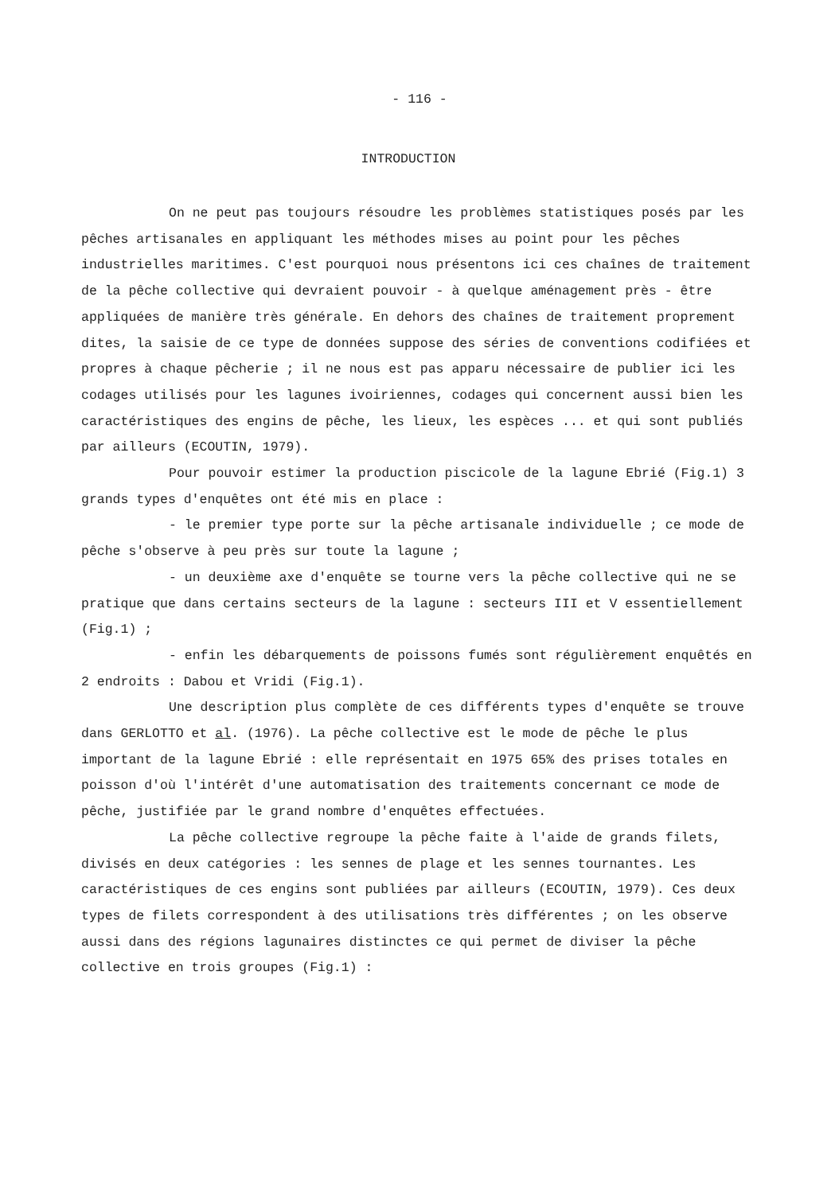- 116 -
INTRODUCTION
On ne peut pas toujours résoudre les problèmes statistiques posés par les pêches artisanales en appliquant les méthodes mises au point pour les pêches industrielles maritimes. C'est pourquoi nous présentons ici ces chaînes de traitement de la pêche collective qui devraient pouvoir - à quelque aménagement près - être appliquées de manière très générale. En dehors des chaînes de traitement proprement dites, la saisie de ce type de données suppose des séries de conventions codifiées et propres à chaque pêcherie ; il ne nous est pas apparu nécessaire de publier ici les codages utilisés pour les lagunes ivoiriennes, codages qui concernent aussi bien les caractéristiques des engins de pêche, les lieux, les espèces ... et qui sont publiés par ailleurs (ECOUTIN, 1979).
Pour pouvoir estimer la production piscicole de la lagune Ebrié (Fig.1) 3 grands types d'enquêtes ont été mis en place :
- le premier type porte sur la pêche artisanale individuelle ; ce mode de pêche s'observe à peu près sur toute la lagune ;
- un deuxième axe d'enquête se tourne vers la pêche collective qui ne se pratique que dans certains secteurs de la lagune : secteurs III et V essentiellement (Fig.1) ;
- enfin les débarquements de poissons fumés sont régulièrement enquêtés en 2 endroits : Dabou et Vridi (Fig.1).
Une description plus complète de ces différents types d'enquête se trouve dans GERLOTTO et al. (1976). La pêche collective est le mode de pêche le plus important de la lagune Ebrié : elle représentait en 1975 65% des prises totales en poisson d'où l'intérêt d'une automatisation des traitements concernant ce mode de pêche, justifiée par le grand nombre d'enquêtes effectuées.
La pêche collective regroupe la pêche faite à l'aide de grands filets, divisés en deux catégories : les sennes de plage et les sennes tournantes. Les caractéristiques de ces engins sont publiées par ailleurs (ECOUTIN, 1979). Ces deux types de filets correspondent à des utilisations très différentes ; on les observe aussi dans des régions lagunaires distinctes ce qui permet de diviser la pêche collective en trois groupes (Fig.1) :